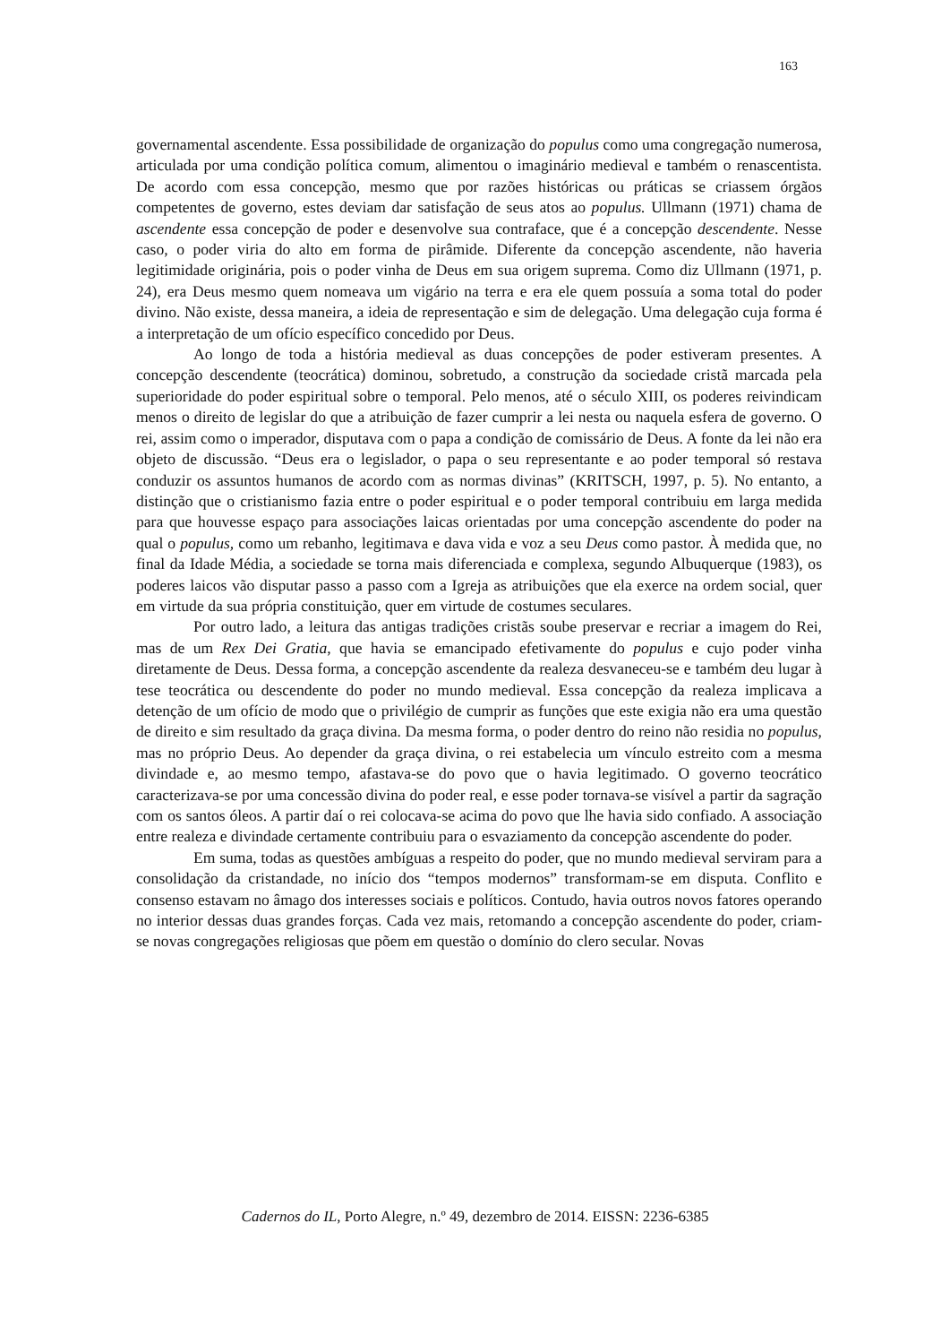163
governamental ascendente. Essa possibilidade de organização do populus como uma congregação numerosa, articulada por uma condição política comum, alimentou o imaginário medieval e também o renascentista. De acordo com essa concepção, mesmo que por razões históricas ou práticas se criassem órgãos competentes de governo, estes deviam dar satisfação de seus atos ao populus. Ullmann (1971) chama de ascendente essa concepção de poder e desenvolve sua contraface, que é a concepção descendente. Nesse caso, o poder viria do alto em forma de pirâmide. Diferente da concepção ascendente, não haveria legitimidade originária, pois o poder vinha de Deus em sua origem suprema. Como diz Ullmann (1971, p. 24), era Deus mesmo quem nomeava um vigário na terra e era ele quem possuía a soma total do poder divino. Não existe, dessa maneira, a ideia de representação e sim de delegação. Uma delegação cuja forma é a interpretação de um ofício específico concedido por Deus.
Ao longo de toda a história medieval as duas concepções de poder estiveram presentes. A concepção descendente (teocrática) dominou, sobretudo, a construção da sociedade cristã marcada pela superioridade do poder espiritual sobre o temporal. Pelo menos, até o século XIII, os poderes reivindicam menos o direito de legislar do que a atribuição de fazer cumprir a lei nesta ou naquela esfera de governo. O rei, assim como o imperador, disputava com o papa a condição de comissário de Deus. A fonte da lei não era objeto de discussão. “Deus era o legislador, o papa o seu representante e ao poder temporal só restava conduzir os assuntos humanos de acordo com as normas divinas” (KRITSCH, 1997, p. 5). No entanto, a distinção que o cristianismo fazia entre o poder espiritual e o poder temporal contribuiu em larga medida para que houvesse espaço para associações laicas orientadas por uma concepção ascendente do poder na qual o populus, como um rebanho, legitimava e dava vida e voz a seu Deus como pastor. À medida que, no final da Idade Média, a sociedade se torna mais diferenciada e complexa, segundo Albuquerque (1983), os poderes laicos vão disputar passo a passo com a Igreja as atribuições que ela exerce na ordem social, quer em virtude da sua própria constituição, quer em virtude de costumes seculares.
Por outro lado, a leitura das antigas tradições cristãs soube preservar e recriar a imagem do Rei, mas de um Rex Dei Gratia, que havia se emancipado efetivamente do populus e cujo poder vinha diretamente de Deus. Dessa forma, a concepção ascendente da realeza desvaneceu-se e também deu lugar à tese teocrática ou descendente do poder no mundo medieval. Essa concepção da realeza implicava a detenção de um ofício de modo que o privilégio de cumprir as funções que este exigia não era uma questão de direito e sim resultado da graça divina. Da mesma forma, o poder dentro do reino não residia no populus, mas no próprio Deus. Ao depender da graça divina, o rei estabelecia um vínculo estreito com a mesma divindade e, ao mesmo tempo, afastava-se do povo que o havia legitimado. O governo teocrático caracterizava-se por uma concessão divina do poder real, e esse poder tornava-se visível a partir da sagração com os santos óleos. A partir daí o rei colocava-se acima do povo que lhe havia sido confiado. A associação entre realeza e divindade certamente contribuiu para o esvaziamento da concepção ascendente do poder.
Em suma, todas as questões ambíguas a respeito do poder, que no mundo medieval serviram para a consolidação da cristandade, no início dos “tempos modernos” transformam-se em disputa. Conflito e consenso estavam no âmago dos interesses sociais e políticos. Contudo, havia outros novos fatores operando no interior dessas duas grandes forças. Cada vez mais, retomando a concepção ascendente do poder, criam-se novas congregações religiosas que põem em questão o domínio do clero secular. Novas
Cadernos do IL, Porto Alegre, n.º 49, dezembro de 2014. EISSN: 2236-6385